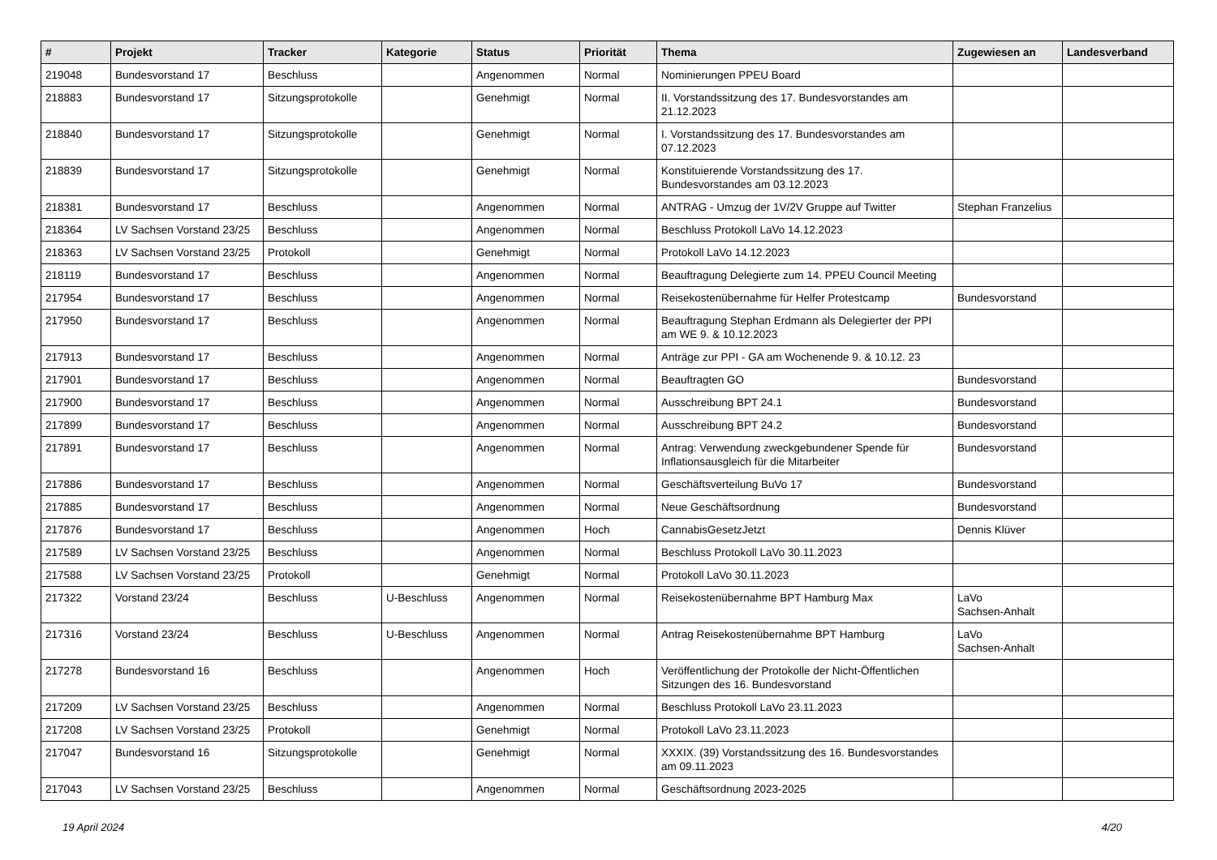| # | Projekt | Tracker | Kategorie | Status | Priorität | Thema | Zugewiesen an | Landesverband |
| --- | --- | --- | --- | --- | --- | --- | --- | --- |
| 219048 | Bundesvorstand 17 | Beschluss | | Angenommen | Normal | Nominierungen PPEU Board | | |
| 218883 | Bundesvorstand 17 | Sitzungsprotokolle | | Genehmigt | Normal | II. Vorstandssitzung des 17. Bundesvorstandes am 21.12.2023 | | |
| 218840 | Bundesvorstand 17 | Sitzungsprotokolle | | Genehmigt | Normal | I. Vorstandssitzung des 17. Bundesvorstandes am 07.12.2023 | | |
| 218839 | Bundesvorstand 17 | Sitzungsprotokolle | | Genehmigt | Normal | Konstituierende Vorstandssitzung des 17. Bundesvorstandes am 03.12.2023 | | |
| 218381 | Bundesvorstand 17 | Beschluss | | Angenommen | Normal | ANTRAG - Umzug der 1V/2V Gruppe auf Twitter | Stephan Franzelius | |
| 218364 | LV Sachsen Vorstand 23/25 | Beschluss | | Angenommen | Normal | Beschluss Protokoll LaVo 14.12.2023 | | |
| 218363 | LV Sachsen Vorstand 23/25 | Protokoll | | Genehmigt | Normal | Protokoll LaVo 14.12.2023 | | |
| 218119 | Bundesvorstand 17 | Beschluss | | Angenommen | Normal | Beauftragung Delegierte zum 14. PPEU Council Meeting | | |
| 217954 | Bundesvorstand 17 | Beschluss | | Angenommen | Normal | Reisekostenübernahme für Helfer Protestcamp | Bundesvorstand | |
| 217950 | Bundesvorstand 17 | Beschluss | | Angenommen | Normal | Beauftragung Stephan Erdmann als Delegierter der PPI am WE 9. & 10.12.2023 | | |
| 217913 | Bundesvorstand 17 | Beschluss | | Angenommen | Normal | Anträge zur PPI - GA am Wochenende 9. & 10.12. 23 | | |
| 217901 | Bundesvorstand 17 | Beschluss | | Angenommen | Normal | Beauftragten GO | Bundesvorstand | |
| 217900 | Bundesvorstand 17 | Beschluss | | Angenommen | Normal | Ausschreibung BPT 24.1 | Bundesvorstand | |
| 217899 | Bundesvorstand 17 | Beschluss | | Angenommen | Normal | Ausschreibung BPT 24.2 | Bundesvorstand | |
| 217891 | Bundesvorstand 17 | Beschluss | | Angenommen | Normal | Antrag: Verwendung zweckgebundener Spende für Inflationsausgleich für die Mitarbeiter | Bundesvorstand | |
| 217886 | Bundesvorstand 17 | Beschluss | | Angenommen | Normal | Geschäftsverteilung BuVo 17 | Bundesvorstand | |
| 217885 | Bundesvorstand 17 | Beschluss | | Angenommen | Normal | Neue Geschäftsordnung | Bundesvorstand | |
| 217876 | Bundesvorstand 17 | Beschluss | | Angenommen | Hoch | CannabisGesetzJetzt | Dennis Klüver | |
| 217589 | LV Sachsen Vorstand 23/25 | Beschluss | | Angenommen | Normal | Beschluss Protokoll LaVo 30.11.2023 | | |
| 217588 | LV Sachsen Vorstand 23/25 | Protokoll | | Genehmigt | Normal | Protokoll LaVo 30.11.2023 | | |
| 217322 | Vorstand 23/24 | Beschluss | U-Beschluss | Angenommen | Normal | Reisekostenübernahme BPT Hamburg Max | LaVo Sachsen-Anhalt | |
| 217316 | Vorstand 23/24 | Beschluss | U-Beschluss | Angenommen | Normal | Antrag Reisekostenübernahme BPT Hamburg | LaVo Sachsen-Anhalt | |
| 217278 | Bundesvorstand 16 | Beschluss | | Angenommen | Hoch | Veröffentlichung der Protokolle der Nicht-Öffentlichen Sitzungen des 16. Bundesvorstand | | |
| 217209 | LV Sachsen Vorstand 23/25 | Beschluss | | Angenommen | Normal | Beschluss Protokoll LaVo 23.11.2023 | | |
| 217208 | LV Sachsen Vorstand 23/25 | Protokoll | | Genehmigt | Normal | Protokoll LaVo 23.11.2023 | | |
| 217047 | Bundesvorstand 16 | Sitzungsprotokolle | | Genehmigt | Normal | XXXIX. (39) Vorstandssitzung des 16. Bundesvorstandes am 09.11.2023 | | |
| 217043 | LV Sachsen Vorstand 23/25 | Beschluss | | Angenommen | Normal | Geschäftsordnung 2023-2025 | | |
19 April 2024 4/20